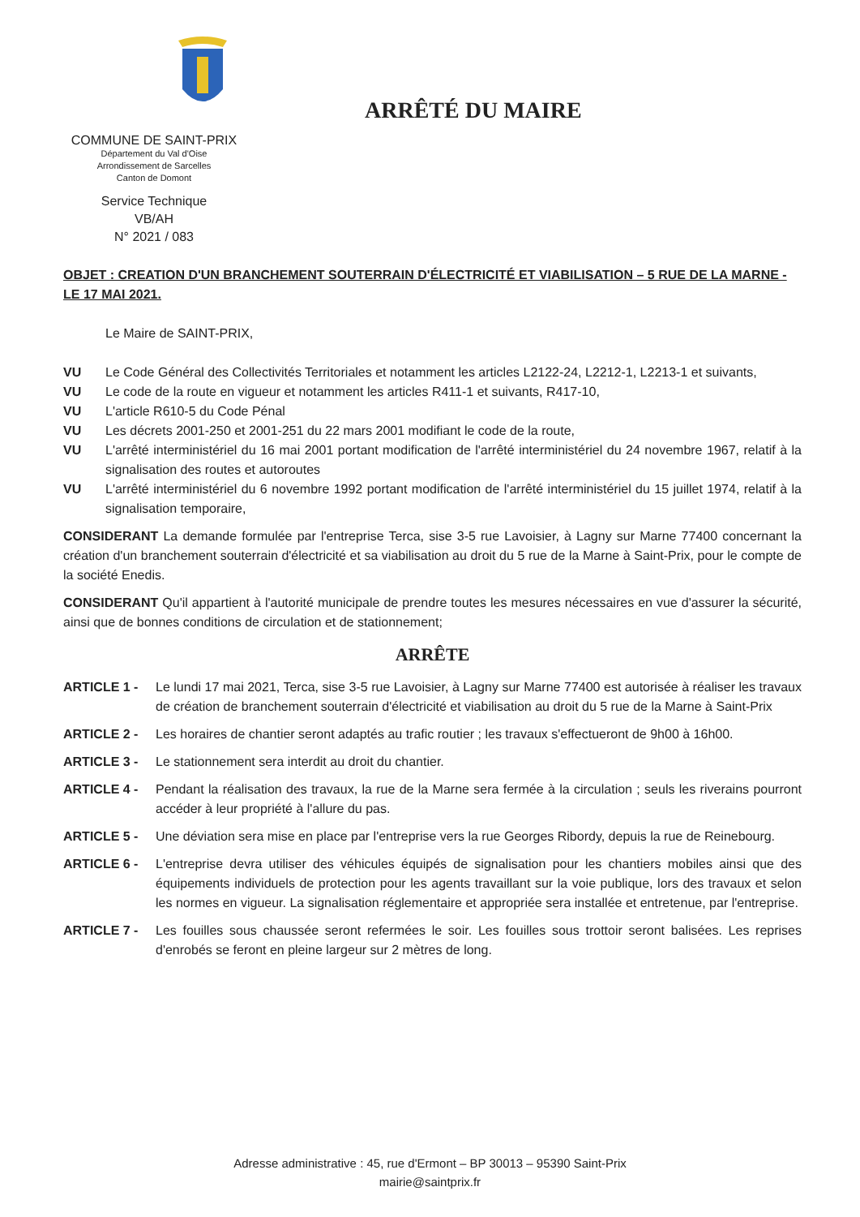COMMUNE DE SAINT-PRIX
Département du Val d'Oise
Arrondissement de Sarcelles
Canton de Domont
Service Technique
VB/AH
N° 2021 / 083
ARRÊTÉ DU MAIRE
OBJET : CREATION D'UN BRANCHEMENT SOUTERRAIN D'ÉLECTRICITÉ ET VIABILISATION – 5 RUE DE LA MARNE - LE 17 MAI 2021.
Le Maire de SAINT-PRIX,
VU Le Code Général des Collectivités Territoriales et notamment les articles L2122-24, L2212-1, L2213-1 et suivants,
VU Le code de la route en vigueur et notamment les articles R411-1 et suivants, R417-10,
VU L'article R610-5 du Code Pénal
VU Les décrets 2001-250 et 2001-251 du 22 mars 2001 modifiant le code de la route,
VU L'arrêté interministériel du 16 mai 2001 portant modification de l'arrêté interministériel du 24 novembre 1967, relatif à la signalisation des routes et autoroutes
VU L'arrêté interministériel du 6 novembre 1992 portant modification de l'arrêté interministériel du 15 juillet 1974, relatif à la signalisation temporaire,
CONSIDERANT La demande formulée par l'entreprise Terca, sise 3-5 rue Lavoisier, à Lagny sur Marne 77400 concernant la création d'un branchement souterrain d'électricité et sa viabilisation au droit du 5 rue de la Marne à Saint-Prix, pour le compte de la société Enedis.
CONSIDERANT Qu'il appartient à l'autorité municipale de prendre toutes les mesures nécessaires en vue d'assurer la sécurité, ainsi que de bonnes conditions de circulation et de stationnement;
ARRÊTE
ARTICLE 1 - Le lundi 17 mai 2021, Terca, sise 3-5 rue Lavoisier, à Lagny sur Marne 77400 est autorisée à réaliser les travaux de création de branchement souterrain d'électricité et viabilisation au droit du 5 rue de la Marne à Saint-Prix
ARTICLE 2 - Les horaires de chantier seront adaptés au trafic routier ; les travaux s'effectueront de 9h00 à 16h00.
ARTICLE 3 - Le stationnement sera interdit au droit du chantier.
ARTICLE 4 - Pendant la réalisation des travaux, la rue de la Marne sera fermée à la circulation ; seuls les riverains pourront accéder à leur propriété à l'allure du pas.
ARTICLE 5 - Une déviation sera mise en place par l'entreprise vers la rue Georges Ribordy, depuis la rue de Reinebourg.
ARTICLE 6 - L'entreprise devra utiliser des véhicules équipés de signalisation pour les chantiers mobiles ainsi que des équipements individuels de protection pour les agents travaillant sur la voie publique, lors des travaux et selon les normes en vigueur. La signalisation réglementaire et appropriée sera installée et entretenue, par l'entreprise.
ARTICLE 7 - Les fouilles sous chaussée seront refermées le soir. Les fouilles sous trottoir seront balisées. Les reprises d'enrobés se feront en pleine largeur sur 2 mètres de long.
Adresse administrative : 45, rue d'Ermont – BP 30013 – 95390 Saint-Prix
mairie@saintprix.fr